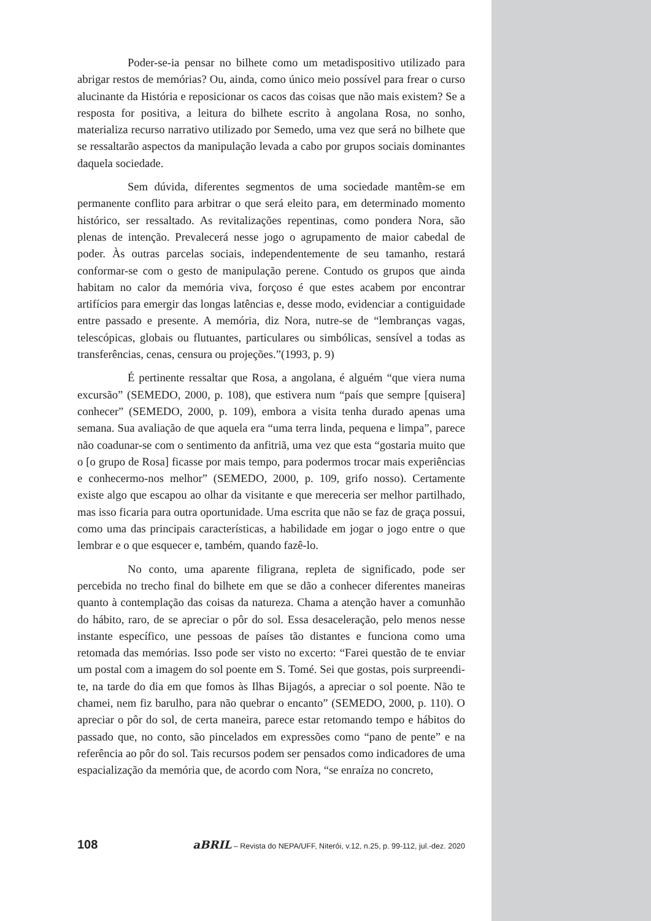Poder-se-ia pensar no bilhete como um metadispositivo utilizado para abrigar restos de memórias? Ou, ainda, como único meio possível para frear o curso alucinante da História e reposicionar os cacos das coisas que não mais existem? Se a resposta for positiva, a leitura do bilhete escrito à angolana Rosa, no sonho, materializa recurso narrativo utilizado por Semedo, uma vez que será no bilhete que se ressaltarão aspectos da manipulação levada a cabo por grupos sociais dominantes daquela sociedade.
Sem dúvida, diferentes segmentos de uma sociedade mantêm-se em permanente conflito para arbitrar o que será eleito para, em determinado momento histórico, ser ressaltado. As revitalizações repentinas, como pondera Nora, são plenas de intenção. Prevalecerá nesse jogo o agrupamento de maior cabedal de poder. Às outras parcelas sociais, independentemente de seu tamanho, restará conformar-se com o gesto de manipulação perene. Contudo os grupos que ainda habitam no calor da memória viva, forçoso é que estes acabem por encontrar artifícios para emergir das longas latências e, desse modo, evidenciar a contiguidade entre passado e presente. A memória, diz Nora, nutre-se de “lembranças vagas, telescópicas, globais ou flutuantes, particulares ou simbólicas, sensível a todas as transferências, cenas, censura ou projeções.”(1993, p. 9)
É pertinente ressaltar que Rosa, a angolana, é alguém “que viera numa excursão” (SEMEDO, 2000, p. 108), que estivera num “país que sempre [quisera] conhecer” (SEMEDO, 2000, p. 109), embora a visita tenha durado apenas uma semana. Sua avaliação de que aquela era “uma terra linda, pequena e limpa”, parece não coadunar-se com o sentimento da anfitriã, uma vez que esta “gostaria muito que o [o grupo de Rosa] ficasse por mais tempo, para podermos trocar mais experiências e conhecermo-nos melhor” (SEMEDO, 2000, p. 109, grifo nosso). Certamente existe algo que escapou ao olhar da visitante e que mereceria ser melhor partilhado, mas isso ficaria para outra oportunidade. Uma escrita que não se faz de graça possui, como uma das principais características, a habilidade em jogar o jogo entre o que lembrar e o que esquecer e, também, quando fazê-lo.
No conto, uma aparente filigrana, repleta de significado, pode ser percebida no trecho final do bilhete em que se dão a conhecer diferentes maneiras quanto à contemplação das coisas da natureza. Chama a atenção haver a comunhão do hábito, raro, de se apreciar o pôr do sol. Essa desaceleração, pelo menos nesse instante específico, une pessoas de países tão distantes e funciona como uma retomada das memórias. Isso pode ser visto no excerto: “Farei questão de te enviar um postal com a imagem do sol poente em S. Tomé. Sei que gostas, pois surpreendi-te, na tarde do dia em que fomos às Ilhas Bijagós, a apreciar o sol poente. Não te chamei, nem fiz barulho, para não quebrar o encanto” (SEMEDO, 2000, p. 110). O apreciar o pôr do sol, de certa maneira, parece estar retomando tempo e hábitos do passado que, no conto, são pincelados em expressões como “pano de pente” e na referência ao pôr do sol. Tais recursos podem ser pensados como indicadores de uma espacialização da memória que, de acordo com Nora, “se enraíza no concreto,
108 aBRIL – Revista do NEPA/UFF, Niterói, v.12, n.25, p. 99-112, jul.-dez. 2020